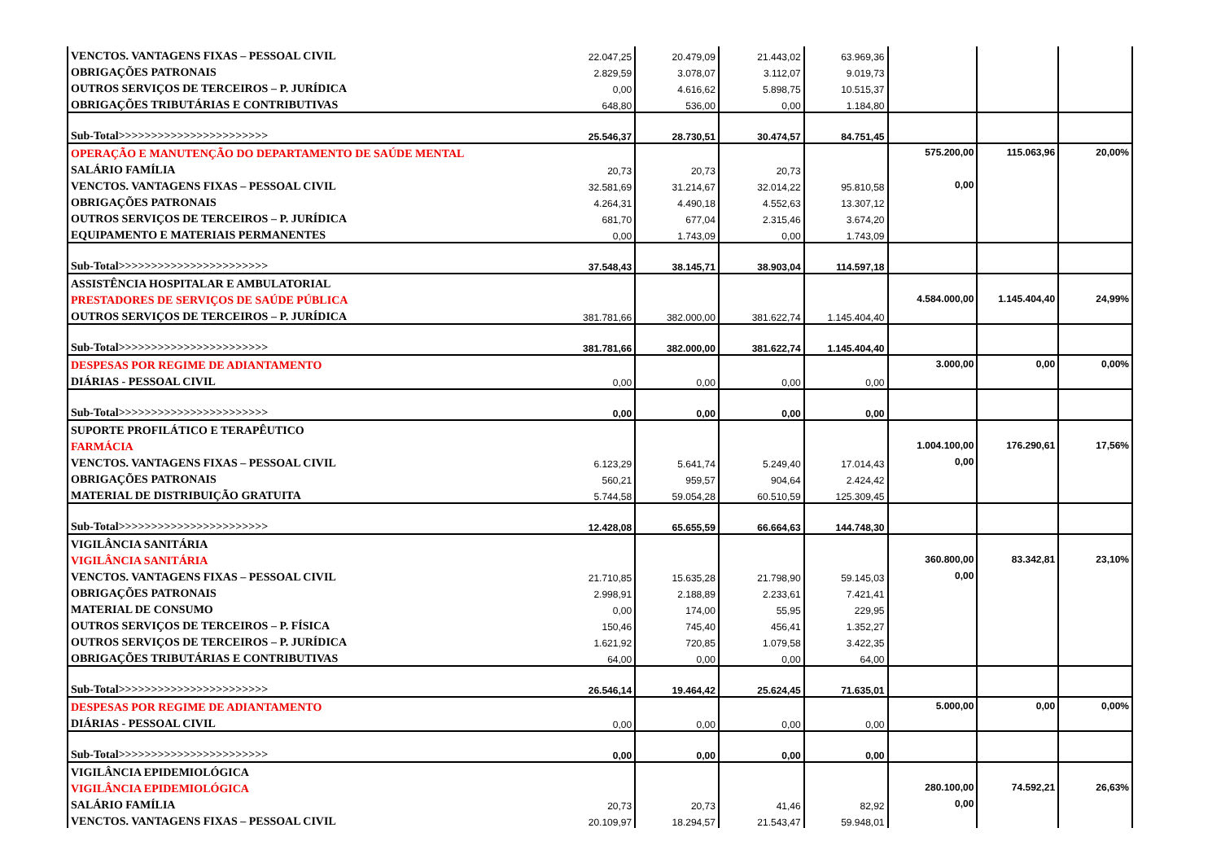| VENCTOS. VANTAGENS FIXAS – PESSOAL CIVIL | 22.047,25 | 20.479,09 | 21.443,02 | 63.969,36 | | | |
| OBRIGAÇÕES PATRONAIS | 2.829,59 | 3.078,07 | 3.112,07 | 9.019,73 | | | |
| OUTROS SERVIÇOS DE TERCEIROS – P. JURÍDICA | 0,00 | 4.616,62 | 5.898,75 | 10.515,37 | | | |
| OBRIGAÇÕES TRIBUTÁRIAS E CONTRIBUTIVAS | 648,80 | 536,00 | 0,00 | 1.184,80 | | | |
| Sub-Total>>>>>>>>>>>>>>>>>>>>>>> | 25.546,37 | 28.730,51 | 30.474,57 | 84.751,45 | | | |
| OPERAÇÃO E MANUTENÇÃO DO DEPARTAMENTO DE SAÚDE MENTAL | | | | | 575.200,00 | 115.063,96 | 20,00% |
| SALÁRIO FAMÍLIA | 20,73 | 20,73 | 20,73 | | | | |
| VENCTOS. VANTAGENS FIXAS – PESSOAL CIVIL | 32.581,69 | 31.214,67 | 32.014,22 | 95.810,58 | 0,00 | | |
| OBRIGAÇÕES PATRONAIS | 4.264,31 | 4.490,18 | 4.552,63 | 13.307,12 | | | |
| OUTROS SERVIÇOS DE TERCEIROS – P. JURÍDICA | 681,70 | 677,04 | 2.315,46 | 3.674,20 | | | |
| EQUIPAMENTO E MATERIAIS PERMANENTES | 0,00 | 1.743,09 | 0,00 | 1.743,09 | | | |
| Sub-Total>>>>>>>>>>>>>>>>>>>>>>> | 37.548,43 | 38.145,71 | 38.903,04 | 114.597,18 | | | |
| ASSISTÊNCIA HOSPITALAR E AMBULATORIAL | | | | | | | |
| PRESTADORES DE SERVIÇOS DE SAÚDE PÚBLICA | | | | | 4.584.000,00 | 1.145.404,40 | 24,99% |
| OUTROS SERVIÇOS DE TERCEIROS – P. JURÍDICA | 381.781,66 | 382.000,00 | 381.622,74 | 1.145.404,40 | | | |
| Sub-Total>>>>>>>>>>>>>>>>>>>>>>> | 381.781,66 | 382.000,00 | 381.622,74 | 1.145.404,40 | | | |
| DESPESAS POR REGIME DE ADIANTAMENTO | | | | | 3.000,00 | 0,00 | 0,00% |
| DIÁRIAS - PESSOAL CIVIL | 0,00 | 0,00 | 0,00 | 0,00 | | | |
| Sub-Total>>>>>>>>>>>>>>>>>>>>>>> | 0,00 | 0,00 | 0,00 | 0,00 | | | |
| SUPORTE PROFILÁTICO E TERAPÊUTICO | | | | | | | |
| FARMÁCIA | | | | | 1.004.100,00 | 176.290,61 | 17,56% |
| VENCTOS. VANTAGENS FIXAS – PESSOAL CIVIL | 6.123,29 | 5.641,74 | 5.249,40 | 17.014,43 | 0,00 | | |
| OBRIGAÇÕES PATRONAIS | 560,21 | 959,57 | 904,64 | 2.424,42 | | | |
| MATERIAL DE DISTRIBUIÇÃO GRATUITA | 5.744,58 | 59.054,28 | 60.510,59 | 125.309,45 | | | |
| Sub-Total>>>>>>>>>>>>>>>>>>>>>>> | 12.428,08 | 65.655,59 | 66.664,63 | 144.748,30 | | | |
| VIGILÂNCIA SANITÁRIA | | | | | | | |
| VIGILÂNCIA SANITÁRIA | | | | | 360.800,00 | 83.342,81 | 23,10% |
| VENCTOS. VANTAGENS FIXAS – PESSOAL CIVIL | 21.710,85 | 15.635,28 | 21.798,90 | 59.145,03 | 0,00 | | |
| OBRIGAÇÕES PATRONAIS | 2.998,91 | 2.188,89 | 2.233,61 | 7.421,41 | | | |
| MATERIAL DE CONSUMO | 0,00 | 174,00 | 55,95 | 229,95 | | | |
| OUTROS SERVIÇOS DE TERCEIROS – P. FÍSICA | 150,46 | 745,40 | 456,41 | 1.352,27 | | | |
| OUTROS SERVIÇOS DE TERCEIROS – P. JURÍDICA | 1.621,92 | 720,85 | 1.079,58 | 3.422,35 | | | |
| OBRIGAÇÕES TRIBUTÁRIAS E CONTRIBUTIVAS | 64,00 | 0,00 | 0,00 | 64,00 | | | |
| Sub-Total>>>>>>>>>>>>>>>>>>>>>>> | 26.546,14 | 19.464,42 | 25.624,45 | 71.635,01 | | | |
| DESPESAS POR REGIME DE ADIANTAMENTO | | | | | 5.000,00 | 0,00 | 0,00% |
| DIÁRIAS - PESSOAL CIVIL | 0,00 | 0,00 | 0,00 | 0,00 | | | |
| Sub-Total>>>>>>>>>>>>>>>>>>>>>>> | 0,00 | 0,00 | 0,00 | 0,00 | | | |
| VIGILÂNCIA EPIDEMIOLÓGICA | | | | | | | |
| VIGILÂNCIA EPIDEMIOLÓGICA | | | | | 280.100,00 | 74.592,21 | 26,63% |
| SALÁRIO FAMÍLIA | 20,73 | 20,73 | 41,46 | 82,92 | 0,00 | | |
| VENCTOS. VANTAGENS FIXAS – PESSOAL CIVIL | 20.109,97 | 18.294,57 | 21.543,47 | 59.948,01 | | | |